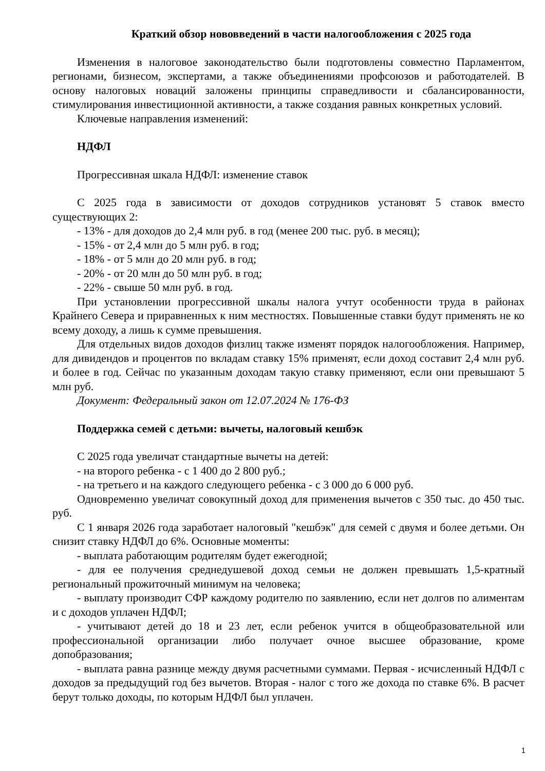Краткий обзор нововведений в части налогообложения с 2025 года
Изменения в налоговое законодательство были подготовлены совместно Парламентом, регионами, бизнесом, экспертами, а также объединениями профсоюзов и работодателей. В основу налоговых новаций заложены принципы справедливости и сбалансированности, стимулирования инвестиционной активности, а также создания равных конкретных условий.
Ключевые направления изменений:
НДФЛ
Прогрессивная шкала НДФЛ: изменение ставок
С 2025 года в зависимости от доходов сотрудников установят 5 ставок вместо существующих 2:
- 13% - для доходов до 2,4 млн руб. в год (менее 200 тыс. руб. в месяц);
- 15% - от 2,4 млн до 5 млн руб. в год;
- 18% - от 5 млн до 20 млн руб. в год;
- 20% - от 20 млн до 50 млн руб. в год;
- 22% - свыше 50 млн руб. в год.
При установлении прогрессивной шкалы налога учтут особенности труда в районах Крайнего Севера и приравненных к ним местностях. Повышенные ставки будут применять не ко всему доходу, а лишь к сумме превышения.
Для отдельных видов доходов физлиц также изменят порядок налогообложения. Например, для дивидендов и процентов по вкладам ставку 15% применят, если доход составит 2,4 млн руб. и более в год. Сейчас по указанным доходам такую ставку применяют, если они превышают 5 млн руб.
Документ: Федеральный закон от 12.07.2024 № 176-ФЗ
Поддержка семей с детьми: вычеты, налоговый кешбэк
С 2025 года увеличат стандартные вычеты на детей:
- на второго ребенка - с 1 400 до 2 800 руб.;
- на третьего и на каждого следующего ребенка - с 3 000 до 6 000 руб.
Одновременно увеличат совокупный доход для применения вычетов с 350 тыс. до 450 тыс. руб.
С 1 января 2026 года заработает налоговый "кешбэк" для семей с двумя и более детьми. Он снизит ставку НДФЛ до 6%. Основные моменты:
- выплата работающим родителям будет ежегодной;
- для ее получения среднедушевой доход семьи не должен превышать 1,5-кратный региональный прожиточный минимум на человека;
- выплату производит СФР каждому родителю по заявлению, если нет долгов по алиментам и с доходов уплачен НДФЛ;
- учитывают детей до 18 и 23 лет, если ребенок учится в общеобразовательной или профессиональной организации либо получает очное высшее образование, кроме допобразования;
- выплата равна разнице между двумя расчетными суммами. Первая - исчисленный НДФЛ с доходов за предыдущий год без вычетов. Вторая - налог с того же дохода по ставке 6%. В расчет берут только доходы, по которым НДФЛ был уплачен.
1